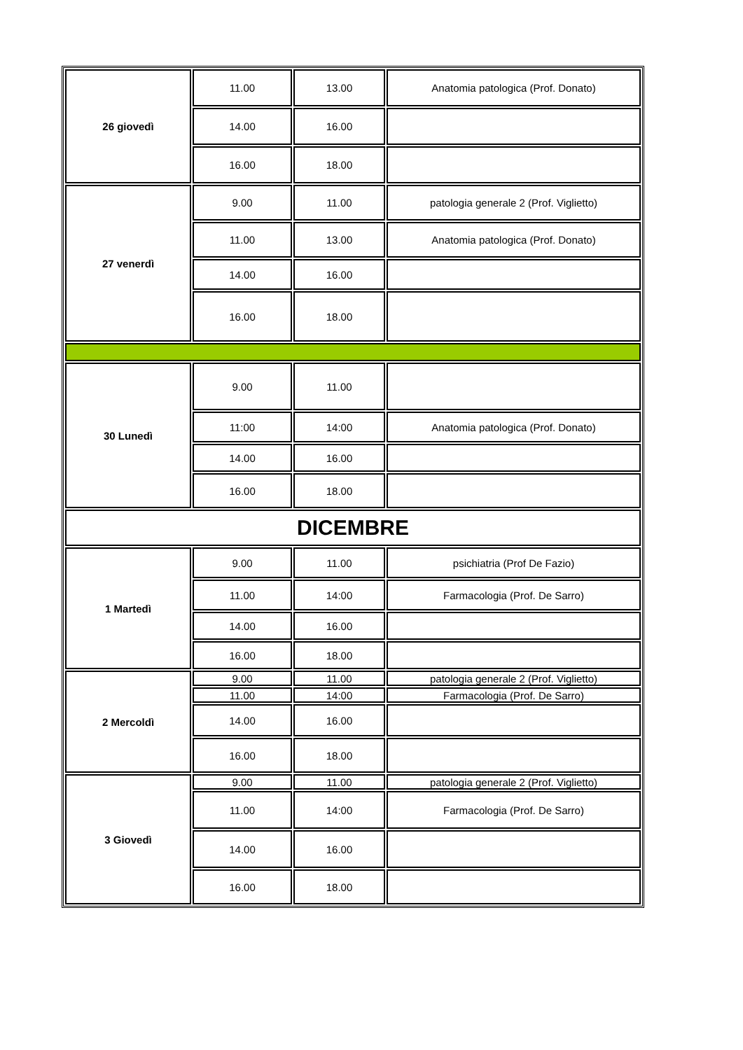| 26 giovedì | 11.00 | 13.00 | Anatomia patologica (Prof. Donato) |
| | 14.00 | 16.00 | |
| | 16.00 | 18.00 | |
| 27 venerdì | 9.00 | 11.00 | patologia generale 2 (Prof. Viglietto) |
| | 11.00 | 13.00 | Anatomia patologica (Prof. Donato) |
| | 14.00 | 16.00 | |
| | 16.00 | 18.00 | |
| 30 Lunedì | 9.00 | 11.00 | |
| | 11:00 | 14:00 | Anatomia patologica (Prof. Donato) |
| | 14.00 | 16.00 | |
| | 16.00 | 18.00 | |
| DICEMBRE | | | |
| 1 Martedì | 9.00 | 11.00 | psichiatria (Prof De Fazio) |
| | 11.00 | 14:00 | Farmacologia (Prof. De Sarro) |
| | 14.00 | 16.00 | |
| | 16.00 | 18.00 | |
| 2 Mercoldì | 9.00 | 11.00 | patologia generale 2 (Prof. Viglietto) |
| | 11.00 | 14:00 | Farmacologia (Prof. De Sarro) |
| | 14.00 | 16.00 | |
| | 16.00 | 18.00 | |
| 3 Giovedì | 9.00 | 11.00 | patologia generale 2 (Prof. Viglietto) |
| | 11.00 | 14:00 | Farmacologia (Prof. De Sarro) |
| | 14.00 | 16.00 | |
| | 16.00 | 18.00 | |